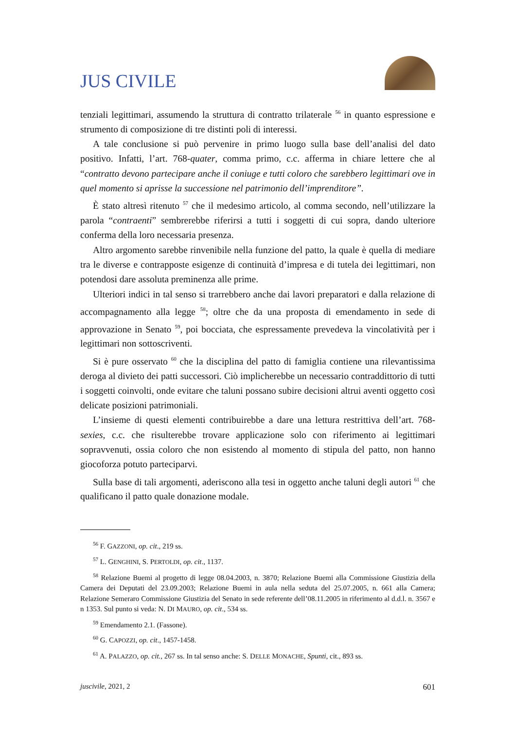JUS CIVILE
tenziali legittimari, assumendo la struttura di contratto trilaterale <sup>56</sup> in quanto espressione e strumento di composizione di tre distinti poli di interessi.
A tale conclusione si può pervenire in primo luogo sulla base dell’analisi del dato positivo. Infatti, l’art. 768-quater, comma primo, c.c. afferma in chiare lettere che al “contratto devono partecipare anche il coniuge e tutti coloro che sarebbero legittimari ove in quel momento si aprisse la successione nel patrimonio dell’imprenditore”.
È stato altresì ritenuto <sup>57</sup> che il medesimo articolo, al comma secondo, nell’utilizzare la parola “contraenti” sembrerebbe riferirsi a tutti i soggetti di cui sopra, dando ulteriore conferma della loro necessaria presenza.
Altro argomento sarebbe rinvenibile nella funzione del patto, la quale è quella di mediare tra le diverse e contrapposte esigenze di continuità d’impresa e di tutela dei legittimari, non potendosi dare assoluta preminenza alle prime.
Ulteriori indici in tal senso si trarrebbero anche dai lavori preparatori e dalla relazione di accompagnamento alla legge <sup>58</sup>; oltre che da una proposta di emendamento in sede di approvazione in Senato <sup>59</sup>, poi bocciata, che espressamente prevedeva la vincolatività per i legittimari non sottoscriventi.
Si è pure osservato <sup>60</sup> che la disciplina del patto di famiglia contiene una rilevantissima deroga al divieto dei patti successori. Ciò implicherebbe un necessario contraddittorio di tutti i soggetti coinvolti, onde evitare che taluni possano subire decisioni altrui aventi oggetto così delicate posizioni patrimoniali.
L’insieme di questi elementi contribuirebbe a dare una lettura restrittiva dell’art. 768-sexies, c.c. che risulterebbe trovare applicazione solo con riferimento ai legittimari sopravvenuti, ossia coloro che non esistendo al momento di stipula del patto, non hanno giocoforza potuto parteciparvi.
Sulla base di tali argomenti, aderiscono alla tesi in oggetto anche taluni degli autori <sup>61</sup> che qualificano il patto quale donazione modale.
<sup>56</sup> F. GAZZONI, op. cit., 219 ss.
<sup>57</sup> L. GENGHINI, S. PERTOLDI, op. cit., 1137.
<sup>58</sup> Relazione Buemi al progetto di legge 08.04.2003, n. 3870; Relazione Buemi alla Commissione Giustizia della Camera dei Deputati del 23.09.2003; Relazione Buemi in aula nella seduta del 25.07.2005, n. 661 alla Camera; Relazione Semeraro Commissione Giustizia del Senato in sede referente dell’08.11.2005 in riferimento al d.d.l. n. 3567 e n 1353. Sul punto si veda: N. DI MAURO, op. cit., 534 ss.
<sup>59</sup> Emendamento 2.1. (Fassone).
<sup>60</sup> G. CAPOZZI, op. cit., 1457-1458.
<sup>61</sup> A. PALAZZO, op. cit., 267 ss. In tal senso anche: S. DELLE MONACHE, Spunti, cit., 893 ss.
juscivile, 2021, 2 601